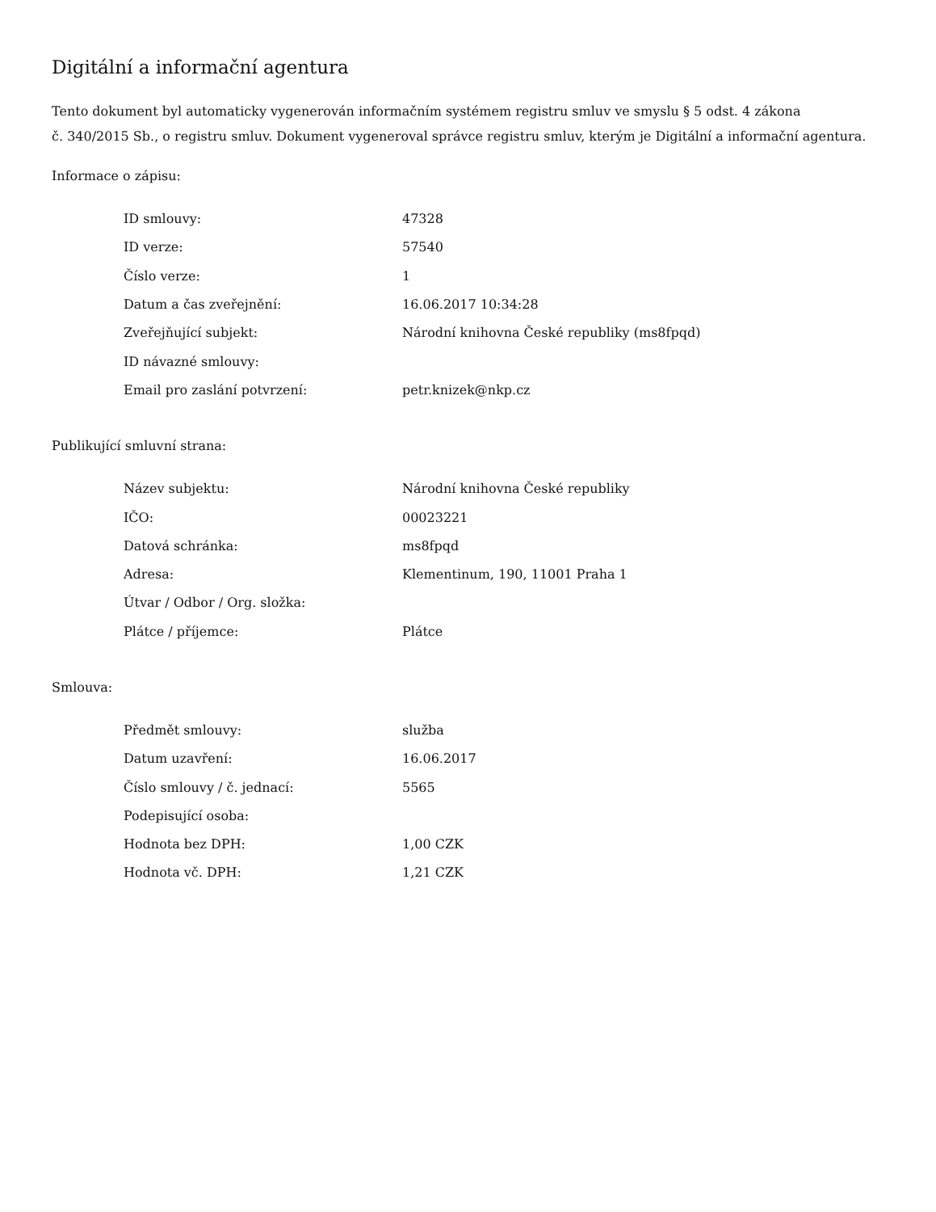Digitální a informační agentura
Tento dokument byl automaticky vygenerován informačním systémem registru smluv ve smyslu § 5 odst. 4 zákona
č. 340/2015 Sb., o registru smluv. Dokument vygeneroval správce registru smluv, kterým je Digitální a informační agentura.
Informace o zápisu:
| ID smlouvy: | 47328 |
| ID verze: | 57540 |
| Číslo verze: | 1 |
| Datum a čas zveřejnění: | 16.06.2017 10:34:28 |
| Zveřejňující subjekt: | Národní knihovna České republiky (ms8fpqd) |
| ID návazné smlouvy: | |
| Email pro zaslání potvrzení: | petr.knizek@nkp.cz |
Publikující smluvní strana:
| Název subjektu: | Národní knihovna České republiky |
| IČO: | 00023221 |
| Datová schránka: | ms8fpqd |
| Adresa: | Klementinum, 190, 11001 Praha 1 |
| Útvar / Odbor / Org. složka: | |
| Plátce / příjemce: | Plátce |
Smlouva:
| Předmět smlouvy: | služba |
| Datum uzavření: | 16.06.2017 |
| Číslo smlouvy / č. jednací: | 5565 |
| Podepisující osoba: | |
| Hodnota bez DPH: | 1,00 CZK |
| Hodnota vč. DPH: | 1,21 CZK |